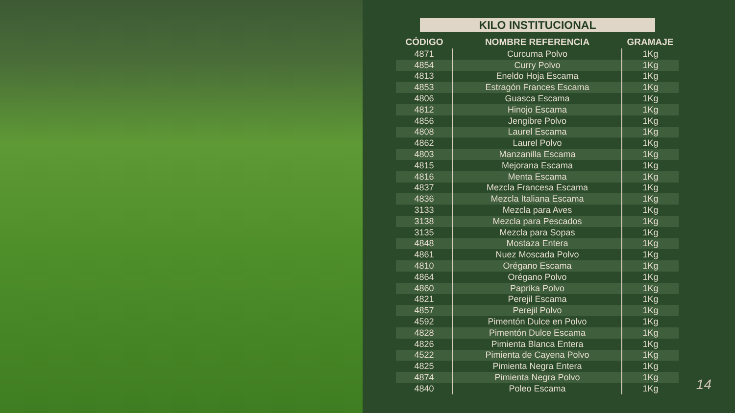KILO INSTITUCIONAL
| CÓDIGO | NOMBRE REFERENCIA | GRAMAJE |
| --- | --- | --- |
| 4871 | Curcuma Polvo | 1Kg |
| 4854 | Curry Polvo | 1Kg |
| 4813 | Eneldo Hoja Escama | 1Kg |
| 4853 | Estragón Frances Escama | 1Kg |
| 4806 | Guasca Escama | 1Kg |
| 4812 | Hinojo Escama | 1Kg |
| 4856 | Jengibre Polvo | 1Kg |
| 4808 | Laurel Escama | 1Kg |
| 4862 | Laurel Polvo | 1Kg |
| 4803 | Manzanilla Escama | 1Kg |
| 4815 | Mejorana Escama | 1Kg |
| 4816 | Menta Escama | 1Kg |
| 4837 | Mezcla Francesa Escama | 1Kg |
| 4836 | Mezcla Italiana Escama | 1Kg |
| 3133 | Mezcla para Aves | 1Kg |
| 3138 | Mezcla para Pescados | 1Kg |
| 3135 | Mezcla para Sopas | 1Kg |
| 4848 | Mostaza Entera | 1Kg |
| 4861 | Nuez Moscada Polvo | 1Kg |
| 4810 | Orégano Escama | 1Kg |
| 4864 | Orégano Polvo | 1Kg |
| 4860 | Paprika Polvo | 1Kg |
| 4821 | Perejil Escama | 1Kg |
| 4857 | Perejil Polvo | 1Kg |
| 4592 | Pimentón Dulce en Polvo | 1Kg |
| 4828 | Pimentón Dulce Escama | 1Kg |
| 4826 | Pimienta Blanca Entera | 1Kg |
| 4522 | Pimienta de Cayena Polvo | 1Kg |
| 4825 | Pimienta Negra Entera | 1Kg |
| 4874 | Pimienta Negra Polvo | 1Kg |
| 4840 | Poleo Escama | 1Kg |
14